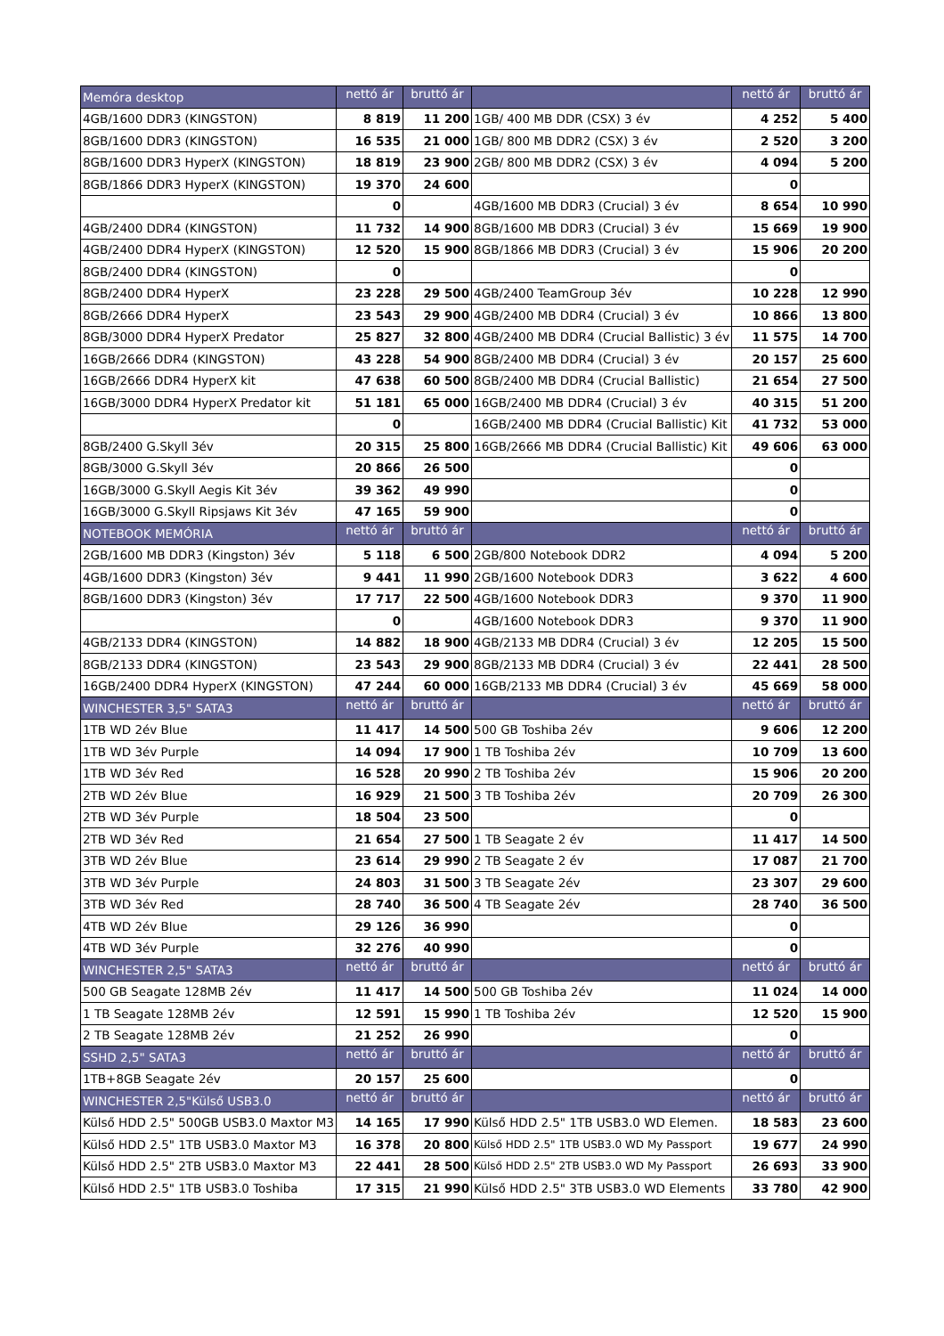| Memóra desktop | nettó ár | bruttó ár | | nettó ár | bruttó ár |
| --- | --- | --- | --- | --- | --- |
| 4GB/1600 DDR3 (KINGSTON) | 8 819 | 11 200 | 1GB/ 400 MB DDR (CSX) 3 év | 4 252 | 5 400 |
| 8GB/1600 DDR3 (KINGSTON) | 16 535 | 21 000 | 1GB/ 800 MB DDR2 (CSX) 3 év | 2 520 | 3 200 |
| 8GB/1600 DDR3 HyperX (KINGSTON) | 18 819 | 23 900 | 2GB/ 800 MB DDR2 (CSX) 3 év | 4 094 | 5 200 |
| 8GB/1866 DDR3 HyperX (KINGSTON) | 19 370 | 24 600 | | 0 | |
| | 0 | | 4GB/1600 MB DDR3 (Crucial) 3 év | 8 654 | 10 990 |
| 4GB/2400 DDR4 (KINGSTON) | 11 732 | 14 900 | 8GB/1600 MB DDR3 (Crucial) 3 év | 15 669 | 19 900 |
| 4GB/2400 DDR4 HyperX (KINGSTON) | 12 520 | 15 900 | 8GB/1866 MB DDR3 (Crucial) 3 év | 15 906 | 20 200 |
| 8GB/2400 DDR4 (KINGSTON) | 0 | | | 0 | |
| 8GB/2400 DDR4 HyperX | 23 228 | 29 500 | 4GB/2400 TeamGroup 3év | 10 228 | 12 990 |
| 8GB/2666 DDR4 HyperX | 23 543 | 29 900 | 4GB/2400 MB DDR4 (Crucial) 3 év | 10 866 | 13 800 |
| 8GB/3000 DDR4 HyperX Predator | 25 827 | 32 800 | 4GB/2400 MB DDR4 (Crucial Ballistic) 3 év | 11 575 | 14 700 |
| 16GB/2666 DDR4 (KINGSTON) | 43 228 | 54 900 | 8GB/2400 MB DDR4 (Crucial) 3 év | 20 157 | 25 600 |
| 16GB/2666 DDR4 HyperX kit | 47 638 | 60 500 | 8GB/2400 MB DDR4 (Crucial Ballistic) | 21 654 | 27 500 |
| 16GB/3000 DDR4 HyperX Predator kit | 51 181 | 65 000 | 16GB/2400 MB DDR4 (Crucial) 3 év | 40 315 | 51 200 |
| | 0 | | 16GB/2400 MB DDR4 (Crucial Ballistic) Kit | 41 732 | 53 000 |
| 8GB/2400 G.Skyll 3év | 20 315 | 25 800 | 16GB/2666 MB DDR4 (Crucial Ballistic) Kit | 49 606 | 63 000 |
| 8GB/3000 G.Skyll 3év | 20 866 | 26 500 | | 0 | |
| 16GB/3000 G.Skyll Aegis Kit 3év | 39 362 | 49 990 | | 0 | |
| 16GB/3000 G.Skyll Ripsjaws Kit 3év | 47 165 | 59 900 | | 0 | |
| NOTEBOOK MEMÓRIA | nettó ár | bruttó ár | | nettó ár | bruttó ár |
| 2GB/1600 MB DDR3 (Kingston) 3év | 5 118 | 6 500 | 2GB/800 Notebook DDR2 | 4 094 | 5 200 |
| 4GB/1600 DDR3 (Kingston) 3év | 9 441 | 11 990 | 2GB/1600 Notebook DDR3 | 3 622 | 4 600 |
| 8GB/1600 DDR3 (Kingston) 3év | 17 717 | 22 500 | 4GB/1600 Notebook DDR3 | 9 370 | 11 900 |
| | 0 | | 4GB/1600 Notebook DDR3 | 9 370 | 11 900 |
| 4GB/2133 DDR4 (KINGSTON) | 14 882 | 18 900 | 4GB/2133 MB DDR4 (Crucial) 3 év | 12 205 | 15 500 |
| 8GB/2133 DDR4 (KINGSTON) | 23 543 | 29 900 | 8GB/2133 MB DDR4 (Crucial) 3 év | 22 441 | 28 500 |
| 16GB/2400 DDR4 HyperX (KINGSTON) | 47 244 | 60 000 | 16GB/2133 MB DDR4 (Crucial) 3 év | 45 669 | 58 000 |
| WINCHESTER 3,5" SATA3 | nettó ár | bruttó ár | | nettó ár | bruttó ár |
| 1TB WD 2év Blue | 11 417 | 14 500 | 500 GB Toshiba 2év | 9 606 | 12 200 |
| 1TB WD 3év Purple | 14 094 | 17 900 | 1 TB Toshiba 2év | 10 709 | 13 600 |
| 1TB WD 3év Red | 16 528 | 20 990 | 2 TB Toshiba 2év | 15 906 | 20 200 |
| 2TB WD 2év Blue | 16 929 | 21 500 | 3 TB Toshiba 2év | 20 709 | 26 300 |
| 2TB WD 3év Purple | 18 504 | 23 500 | | 0 | |
| 2TB WD 3év Red | 21 654 | 27 500 | 1 TB Seagate 2 év | 11 417 | 14 500 |
| 3TB WD 2év Blue | 23 614 | 29 990 | 2 TB Seagate 2 év | 17 087 | 21 700 |
| 3TB WD 3év Purple | 24 803 | 31 500 | 3 TB Seagate 2év | 23 307 | 29 600 |
| 3TB WD 3év Red | 28 740 | 36 500 | 4 TB Seagate 2év | 28 740 | 36 500 |
| 4TB WD 2év Blue | 29 126 | 36 990 | | 0 | |
| 4TB WD 3év Purple | 32 276 | 40 990 | | 0 | |
| WINCHESTER 2,5" SATA3 | nettó ár | bruttó ár | | nettó ár | bruttó ár |
| 500 GB Seagate 128MB 2év | 11 417 | 14 500 | 500 GB Toshiba 2év | 11 024 | 14 000 |
| 1 TB Seagate 128MB 2év | 12 591 | 15 990 | 1 TB Toshiba 2év | 12 520 | 15 900 |
| 2 TB Seagate 128MB 2év | 21 252 | 26 990 | | 0 | |
| SSHD 2,5" SATA3 | nettó ár | bruttó ár | | nettó ár | bruttó ár |
| 1TB+8GB Seagate 2év | 20 157 | 25 600 | | 0 | |
| WINCHESTER 2,5"Külső USB3.0 | nettó ár | bruttó ár | | nettó ár | bruttó ár |
| Külső HDD 2.5" 500GB USB3.0 Maxtor M3 | 14 165 | 17 990 | Külső HDD 2.5" 1TB USB3.0 WD Elemen. | 18 583 | 23 600 |
| Külső HDD 2.5" 1TB USB3.0 Maxtor M3 | 16 378 | 20 800 | Külső HDD 2.5" 1TB USB3.0 WD My Passport | 19 677 | 24 990 |
| Külső HDD 2.5" 2TB USB3.0 Maxtor M3 | 22 441 | 28 500 | Külső HDD 2.5" 2TB USB3.0 WD My Passport | 26 693 | 33 900 |
| Külső HDD 2.5" 1TB USB3.0 Toshiba | 17 315 | 21 990 | Külső HDD 2.5" 3TB USB3.0 WD Elements | 33 780 | 42 900 |